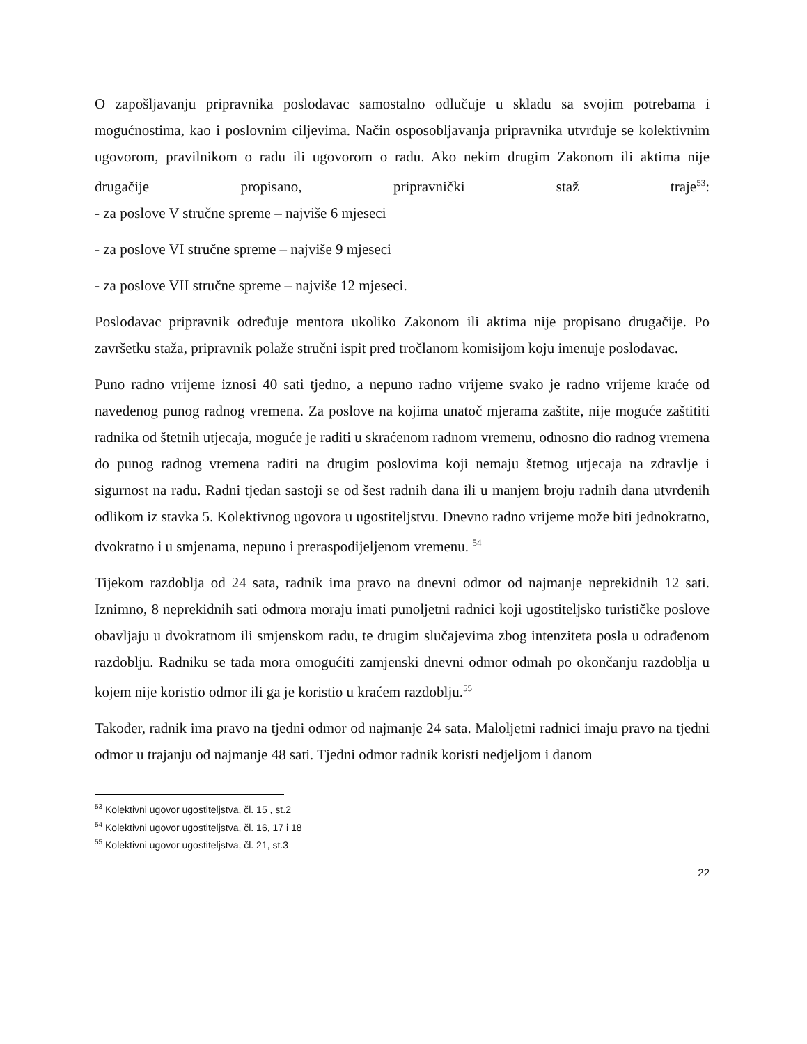O zapošljavanju pripravnika poslodavac samostalno odlučuje u skladu sa svojim potrebama i mogućnostima, kao i poslovnim ciljevima. Način osposobljavanja pripravnika utvrđuje se kolektivnim ugovorom, pravilnikom o radu ili ugovorom o radu. Ako nekim drugim Zakonom ili aktima nije drugačije propisano, pripravnički staž traje<sup>53</sup>:
- za poslove V stručne spreme – najviše 6 mjeseci
- za poslove VI stručne spreme – najviše 9 mjeseci
- za poslove VII stručne spreme – najviše 12 mjeseci.
Poslodavac pripravnik određuje mentora ukoliko Zakonom ili aktima nije propisano drugačije. Po završetku staža, pripravnik polaže stručni ispit pred tročlanom komisijom koju imenuje poslodavac.
Puno radno vrijeme iznosi 40 sati tjedno, a nepuno radno vrijeme svako je radno vrijeme kraće od navedenog punog radnog vremena. Za poslove na kojima unatoč mjerama zaštite, nije moguće zaštititi radnika od štetnih utjecaja, moguće je raditi u skraćenom radnom vremenu, odnosno dio radnog vremena do punog radnog vremena raditi na drugim poslovima koji nemaju štetnog utjecaja na zdravlje i sigurnost na radu. Radni tjedan sastoji se od šest radnih dana ili u manjem broju radnih dana utvrđenih odlikom iz stavka 5. Kolektivnog ugovora u ugostiteljstvu. Dnevno radno vrijeme može biti jednokratno, dvokratno i u smjenama, nepuno i preraspodijeljenom vremenu. <sup>54</sup>
Tijekom razdoblja od 24 sata, radnik ima pravo na dnevni odmor od najmanje neprekidnih 12 sati. Iznimno, 8 neprekidnih sati odmora moraju imati punoljetni radnici koji ugostiteljsko turističke poslove obavljaju u dvokratnom ili smjenskom radu, te drugim slučajevima zbog intenziteta posla u odrađenom razdoblju. Radniku se tada mora omogućiti zamjenski dnevni odmor odmah po okončanju razdoblja u kojem nije koristio odmor ili ga je koristio u kraćem razdoblju.<sup>55</sup>
Također, radnik ima pravo na tjedni odmor od najmanje 24 sata. Maloljetni radnici imaju pravo na tjedni odmor u trajanju od najmanje 48 sati. Tjedni odmor radnik koristi nedjeljom i danom
<sup>53</sup> Kolektivni ugovor ugostiteljstva, čl. 15 , st.2
<sup>54</sup> Kolektivni ugovor ugostiteljstva, čl. 16, 17 i 18
<sup>55</sup> Kolektivni ugovor ugostiteljstva, čl. 21, st.3
22